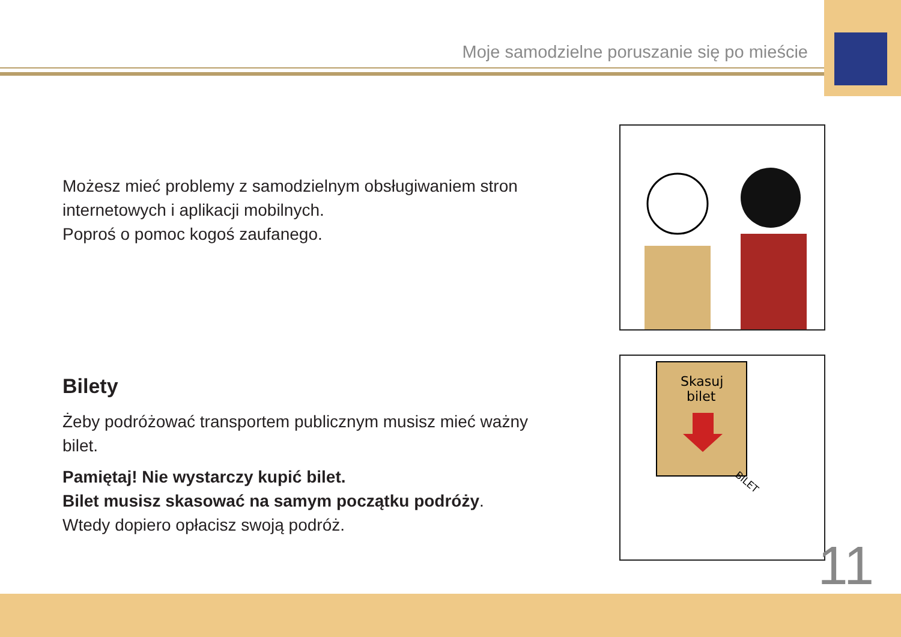Moje samodzielne poruszanie się po mieście
Możesz mieć problemy z samodzielnym obsługiwaniem stron internetowych i aplikacji mobilnych.
Poproś o pomoc kogoś zaufanego.
Bilety
Żeby podróżować transportem publicznym musisz mieć ważny bilet.
Pamiętaj! Nie wystarczy kupić bilet.
Bilet musisz skasować na samym początku podróży.
Wtedy dopiero opłacisz swoją podróż.
Skasuj
bilet
BILET
11